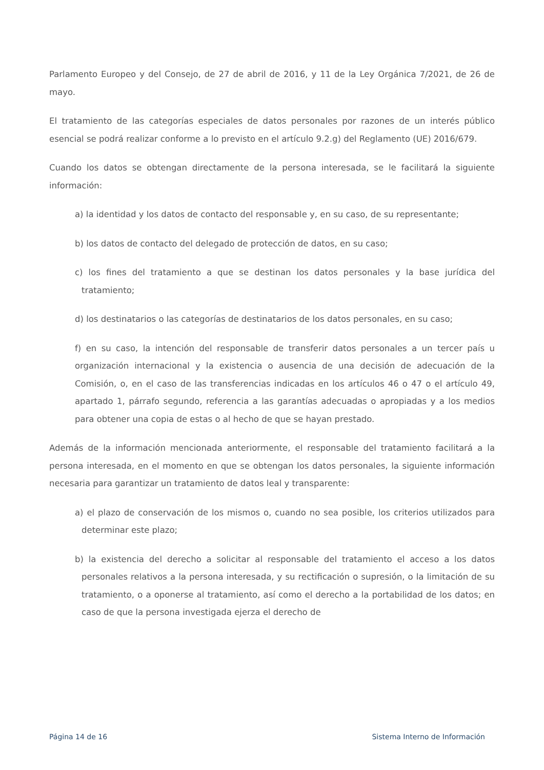Parlamento Europeo y del Consejo, de 27 de abril de 2016, y 11 de la Ley Orgánica 7/2021, de 26 de mayo.
El tratamiento de las categorías especiales de datos personales por razones de un interés público esencial se podrá realizar conforme a lo previsto en el artículo 9.2.g) del Reglamento (UE) 2016/679.
Cuando los datos se obtengan directamente de la persona interesada, se le facilitará la siguiente información:
a) la identidad y los datos de contacto del responsable y, en su caso, de su representante;
b) los datos de contacto del delegado de protección de datos, en su caso;
c) los fines del tratamiento a que se destinan los datos personales y la base jurídica del tratamiento;
d) los destinatarios o las categorías de destinatarios de los datos personales, en su caso;
f) en su caso, la intención del responsable de transferir datos personales a un tercer país u organización internacional y la existencia o ausencia de una decisión de adecuación de la Comisión, o, en el caso de las transferencias indicadas en los artículos 46 o 47 o el artículo 49, apartado 1, párrafo segundo, referencia a las garantías adecuadas o apropiadas y a los medios para obtener una copia de estas o al hecho de que se hayan prestado.
Además de la información mencionada anteriormente, el responsable del tratamiento facilitará a la persona interesada, en el momento en que se obtengan los datos personales, la siguiente información necesaria para garantizar un tratamiento de datos leal y transparente:
a) el plazo de conservación de los mismos o, cuando no sea posible, los criterios utilizados para determinar este plazo;
b) la existencia del derecho a solicitar al responsable del tratamiento el acceso a los datos personales relativos a la persona interesada, y su rectificación o supresión, o la limitación de su tratamiento, o a oponerse al tratamiento, así como el derecho a la portabilidad de los datos; en caso de que la persona investigada ejerza el derecho de
Página 14 de 16 Sistema Interno de Información